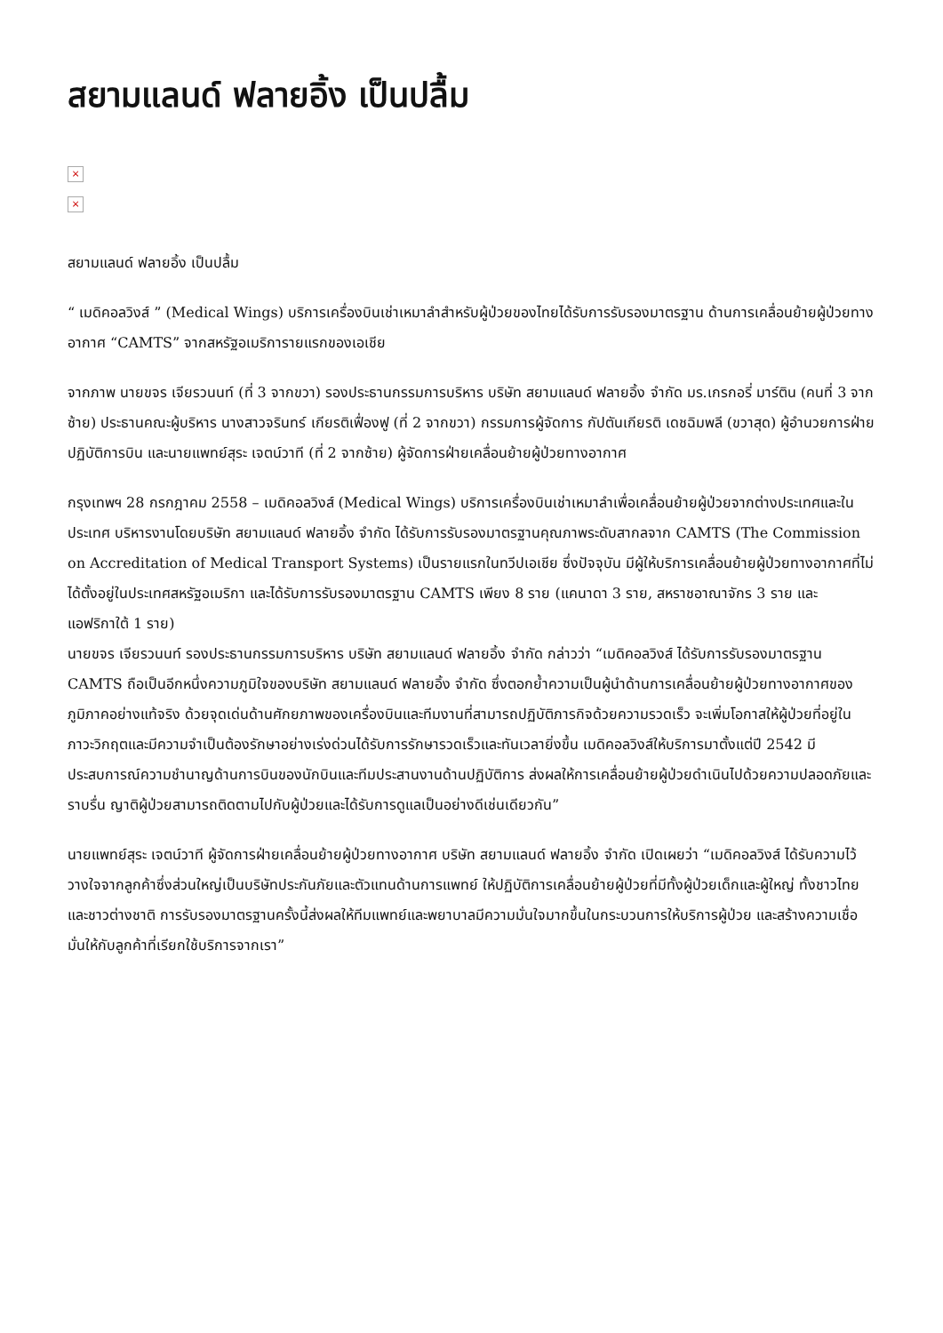สยามแลนด์ ฟลายอิ้ง เป็นปลื้ม
×
×
สยามแลนด์ ฟลายอิ้ง เป็นปลื้ม
“ เมดิคอลวิงส์ ” (Medical Wings) บริการเครื่องบินเช่าเหมาลำสำหรับผู้ป่วยของไทยได้รับการรับรองมาตรฐาน ด้านการเคลื่อนย้ายผู้ป่วยทางอากาศ “CAMTS” จากสหรัฐอเมริการายแรกของเอเชีย
จากภาพ นายขจร เจียรวนนท์ (ที่ 3 จากขวา) รองประธานกรรมการบริหาร บริษัท สยามแลนด์ ฟลายอิ้ง จำกัด มร.เกรกอรี่ มาร์ติน (คนที่ 3 จากซ้าย) ประธานคณะผู้บริหาร นางสาวจรินทร์ เกียรติเฟื่องฟู (ที่ 2 จากขวา) กรรมการผู้จัดการ กัปตันเกียรติ เดชฉิมพลี (ขวาสุด) ผู้อำนวยการฝ่ายปฏิบัติการบิน และนายแพทย์สุระ เจตน์วาที (ที่ 2 จากซ้าย) ผู้จัดการฝ่ายเคลื่อนย้ายผู้ป่วยทางอากาศ
กรุงเทพฯ 28 กรกฎาคม 2558 – เมดิคอลวิงส์ (Medical Wings) บริการเครื่องบินเช่าเหมาลำเพื่อเคลื่อนย้ายผู้ป่วยจากต่างประเทศและในประเทศ บริหารงานโดยบริษัท สยามแลนด์ ฟลายอิ้ง จำกัด ได้รับการรับรองมาตรฐานคุณภาพระดับสากลจาก CAMTS (The Commission on Accreditation of Medical Transport Systems) เป็นรายแรกในทวีปเอเชีย ซึ่งปัจจุบัน มีผู้ให้บริการเคลื่อนย้ายผู้ป่วยทางอากาศที่ไม่ได้ตั้งอยู่ในประเทศสหรัฐอเมริกา และได้รับการรับรองมาตรฐาน CAMTS เพียง 8 ราย (แคนาดา 3 ราย, สหราชอาณาจักร 3 ราย และแอฟริกาใต้ 1 ราย)
นายขจร เจียรวนนท์ รองประธานกรรมการบริหาร บริษัท สยามแลนด์ ฟลายอิ้ง จำกัด กล่าวว่า “เมดิคอลวิงส์ ได้รับการรับรองมาตรฐาน CAMTS ถือเป็นอีกหนึ่งความภูมิใจของบริษัท สยามแลนด์ ฟลายอิ้ง จำกัด ซึ่งตอกย้ำความเป็นผู้นำด้านการเคลื่อนย้ายผู้ป่วยทางอากาศของภูมิภาคอย่างแท้จริง ด้วยจุดเด่นด้านศักยภาพของเครื่องบินและทีมงานที่สามารถปฏิบัติภารกิจด้วยความรวดเร็ว จะเพิ่มโอกาสให้ผู้ป่วยที่อยู่ในภาวะวิกฤตและมีความจำเป็นต้องรักษาอย่างเร่งด่วนได้รับการรักษารวดเร็วและทันเวลายิ่งขึ้น เมดิคอลวิงส์ให้บริการมาตั้งแต่ปี 2542 มีประสบการณ์ความชำนาญด้านการบินของนักบินและทีมประสานงานด้านปฏิบัติการ ส่งผลให้การเคลื่อนย้ายผู้ป่วยดำเนินไปด้วยความปลอดภัยและราบรื่น ญาติผู้ป่วยสามารถติดตามไปกับผู้ป่วยและได้รับการดูแลเป็นอย่างดีเช่นเดียวกัน”
นายแพทย์สุระ เจตน์วาที ผู้จัดการฝ่ายเคลื่อนย้ายผู้ป่วยทางอากาศ บริษัท สยามแลนด์ ฟลายอิ้ง จำกัด เปิดเผยว่า “เมดิคอลวิงส์ ได้รับความไว้วางใจจากลูกค้าซึ่งส่วนใหญ่เป็นบริษัทประกันภัยและตัวแทนด้านการแพทย์ ให้ปฏิบัติการเคลื่อนย้ายผู้ป่วยที่มีทั้งผู้ป่วยเด็กและผู้ใหญ่ ทั้งชาวไทยและชาวต่างชาติ การรับรองมาตรฐานครั้งนี้ส่งผลให้ทีมแพทย์และพยาบาลมีความมั่นใจมากขึ้นในกระบวนการให้บริการผู้ป่วย และสร้างความเชื่อมั่นให้กับลูกค้าที่เรียกใช้บริการจากเรา”